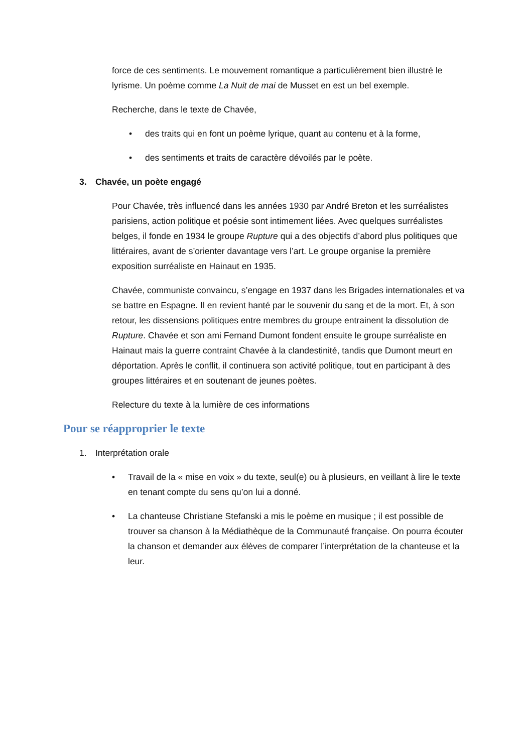force de ces sentiments. Le mouvement romantique a particulièrement bien illustré le lyrisme. Un poème comme La Nuit de mai de Musset en est un bel exemple.
Recherche, dans le texte de Chavée,
• des traits qui en font un poème lyrique, quant au contenu et à la forme,
• des sentiments et traits de caractère dévoilés par le poète.
3. Chavée, un poète engagé
Pour Chavée, très influencé dans les années 1930 par André Breton et les surréalistes parisiens, action politique et poésie sont intimement liées. Avec quelques surréalistes belges, il fonde en 1934 le groupe Rupture qui a des objectifs d’abord plus politiques que littéraires, avant de s’orienter davantage vers l’art. Le groupe organise la première exposition surréaliste en Hainaut en 1935.
Chavée, communiste convaincu, s’engage en 1937 dans les Brigades internationales et va se battre en Espagne. Il en revient hanté par le souvenir du sang et de la mort. Et, à son retour, les dissensions politiques entre membres du groupe entrainent la dissolution de Rupture. Chavée et son ami Fernand Dumont fondent ensuite le groupe surréaliste en Hainaut mais la guerre contraint Chavée à la clandestinité, tandis que Dumont meurt en déportation. Après le conflit, il continuera son activité politique, tout en participant à des groupes littéraires et en soutenant de jeunes poètes.
Relecture du texte à la lumière de ces informations
Pour se réapproprier le texte
1. Interprétation orale
• Travail de la « mise en voix » du texte, seul(e) ou à plusieurs, en veillant à lire le texte en tenant compte du sens qu’on lui a donné.
• La chanteuse Christiane Stefanski a mis le poème en musique ; il est possible de trouver sa chanson à la Médiathèque de la Communauté française. On pourra écouter la chanson et demander aux élèves de comparer l’interprétation de la chanteuse et la leur.